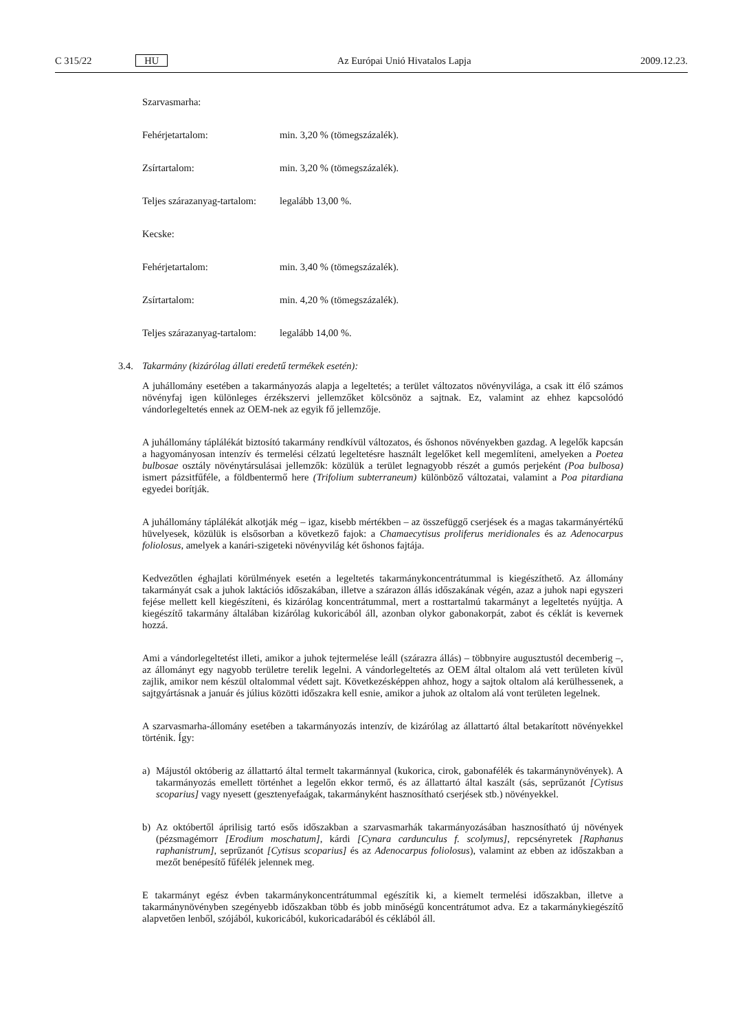C 315/22 HU Az Európai Unió Hivatalos Lapja 2009.12.23.
Szarvasmarha:
Fehérjetartalom: min. 3,20 % (tömegszázalék).
Zsírtartalom: min. 3,20 % (tömegszázalék).
Teljes szárazanyag-tartalom: legalább 13,00 %.
Kecske:
Fehérjetartalom: min. 3,40 % (tömegszázalék).
Zsírtartalom: min. 4,20 % (tömegszázalék).
Teljes szárazanyag-tartalom: legalább 14,00 %.
3.4. Takarmány (kizárólag állati eredetű termékek esetén):
A juhállomány esetében a takarmányozás alapja a legeltetés; a terület változatos növényvilága, a csak itt élő számos növényfaj igen különleges érzékszervi jellemzőket kölcsönöz a sajtnak. Ez, valamint az ehhez kapcsolódó vándorlegeltetés ennek az OEM-nek az egyik fő jellemzője.
A juhállomány táplálékát biztosító takarmány rendkívül változatos, és őshonos növényekben gazdag. A legelők kapcsán a hagyományosan intenzív és termelési célzatú legeltetésre használt legelőket kell megemlíteni, amelyeken a Poetea bulbosae osztály növénytársulásai jellemzők: közülük a terület legnagyobb részét a gumós perjeként (Poa bulbosa) ismert pázsitfűféle, a földbentermő here (Trifolium subterraneum) különböző változatai, valamint a Poa pitardiana egyedei borítják.
A juhállomány táplálékát alkotják még – igaz, kisebb mértékben – az összefüggő cserjések és a magas takarmányértékű hüvelyesek, közülük is elsősorban a következő fajok: a Chamaecytisus proliferus meridionales és az Adenocarpus foliolosus, amelyek a kanári-szigeteki növényvilág két őshonos fajtája.
Kedvezőtlen éghajlati körülmények esetén a legeltetés takarmánykoncentrátummal is kiegészíthető. Az állomány takarmányát csak a juhok laktációs időszakában, illetve a szárazon állás időszakának végén, azaz a juhok napi egyszeri fejése mellett kell kiegészíteni, és kizárólag koncentrátummal, mert a rosttartalmú takarmányt a legeltetés nyújtja. A kiegészítő takarmány általában kizárólag kukoricából áll, azonban olykor gabonakorpát, zabot és céklát is kevernek hozzá.
Ami a vándorlegeltetést illeti, amikor a juhok tejtermelése leáll (szárazra állás) – többnyire augusztustól decemberig –, az állományt egy nagyobb területre terelik legelni. A vándorlegeltetés az OEM által oltalom alá vett területen kívül zajlik, amikor nem készül oltalommal védett sajt. Következésképpen ahhoz, hogy a sajtok oltalom alá kerülhessenek, a sajtgyártásnak a január és július közötti időszakra kell esnie, amikor a juhok az oltalom alá vont területen legelnek.
A szarvasmarha-állomány esetében a takarmányozás intenzív, de kizárólag az állattartó által betakarított növényekkel történik. Így:
a) Májustól októberig az állattartó által termelt takarmánnyal (kukorica, cirok, gabonafélék és takarmánynövények). A takarmányozás emellett történhet a legelőn ekkor termő, és az állattartó által kaszált (sás, seprűzanót [Cytisus scoparius] vagy nyesett (gesztenyefaágak, takarmányként hasznosítható cserjések stb.) növényekkel.
b) Az októbertől áprilisig tartó esős időszakban a szarvasmarhák takarmányozásában hasznosítható új növények (pézsmagémorr [Erodium moschatum], kárdi [Cynara cardunculus f. scolymus], repcsényretek [Raphanus raphanistrum], seprűzanót [Cytisus scoparius] és az Adenocarpus foliolosus), valamint az ebben az időszakban a mezőt benépesítő fűfélék jelennek meg.
E takarmányt egész évben takarmánykoncentrátummal egészítik ki, a kiemelt termelési időszakban, illetve a takarmánynövényben szegényebb időszakban több és jobb minőségű koncentrátumot adva. Ez a takarmánykiegészítő alapvetően lenből, szójából, kukoricából, kukoricadarából és céklából áll.